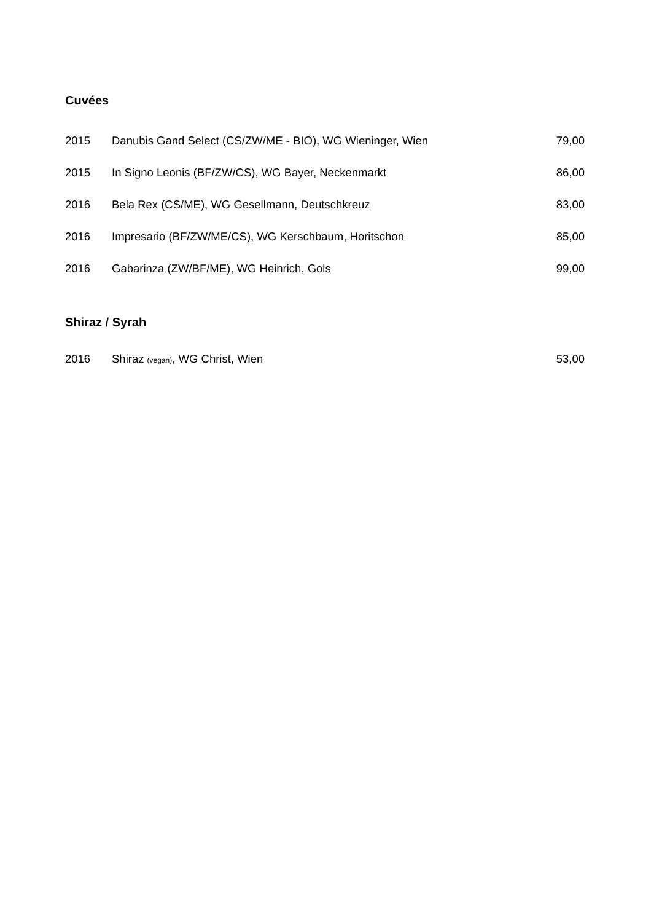Cuvées
| 2015 | Danubis Gand Select (CS/ZW/ME - BIO), WG Wieninger, Wien | 79,00 |
| 2015 | In Signo Leonis (BF/ZW/CS), WG Bayer, Neckenmarkt | 86,00 |
| 2016 | Bela Rex (CS/ME), WG Gesellmann, Deutschkreuz | 83,00 |
| 2016 | Impresario (BF/ZW/ME/CS), WG Kerschbaum, Horitschon | 85,00 |
| 2016 | Gabarinza (ZW/BF/ME), WG Heinrich, Gols | 99,00 |
Shiraz / Syrah
| 2016 | Shiraz (vegan) , WG Christ, Wien | 53,00 |